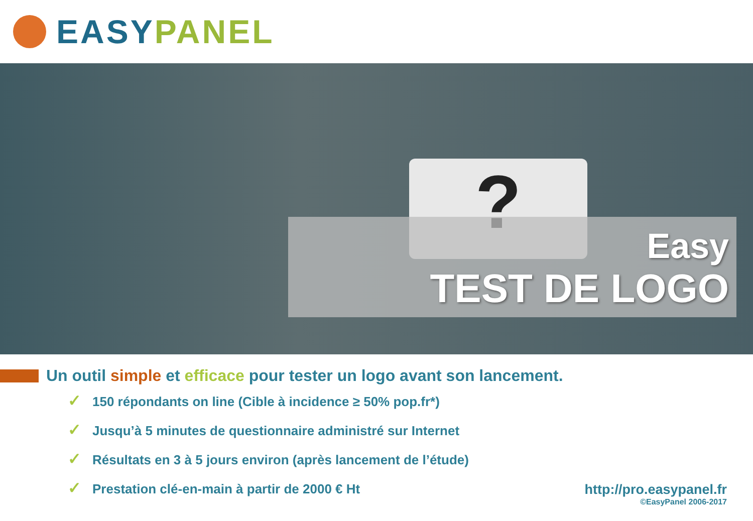EASY PANEL
?
Easy
TEST DE LOGO
Un outil simple et efficace pour tester un logo avant son lancement.
✓ 150 répondants on line (Cible à incidence ≥ 50% pop.fr*)
✓ Jusqu’à 5 minutes de questionnaire administré sur Internet
✓ Résultats en 3 à 5 jours environ (après lancement de l’étude)
✓ Prestation clé-en-main à partir de 2000 € Ht
http://pro.easypanel.fr
©EasyPanel 2006-2017